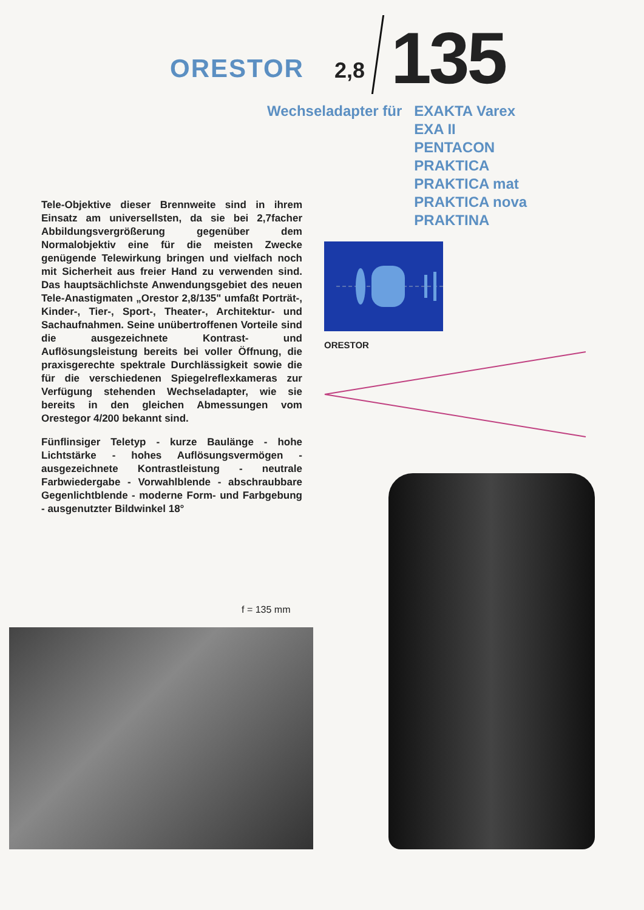ORESTOR 2,8 135
Wechseladapter für EXAKTA Varex
EXA II
PENTACON
PRAKTICA
PRAKTICA mat
PRAKTICA nova
PRAKTINA
Tele-Objektive dieser Brennweite sind in ihrem Einsatz am universellsten, da sie bei 2,7facher Abbildungsvergrößerung gegenüber dem Normalobjektiv eine für die meisten Zwecke genügende Telewirkung bringen und vielfach noch mit Sicherheit aus freier Hand zu verwenden sind. Das hauptsächlichste Anwendungsgebiet des neuen Tele-Anastigmaten „Orestor 2,8/135" umfaßt Porträt-, Kinder-, Tier-, Sport-, Theater-, Architektur- und Sachaufnahmen. Seine unübertroffenen Vorteile sind die ausgezeichnete Kontrast- und Auflösungsleistung bereits bei voller Öffnung, die praxisgerechte spektrale Durchlässigkeit sowie die für die verschiedenen Spiegelreflexkameras zur Verfügung stehenden Wechseladapter, wie sie bereits in den gleichen Abmessungen vom Orestegor 4/200 bekannt sind.
Fünflinsiger Teletyp - kurze Baulänge - hohe Lichtstärke - hohes Auflösungsvermögen - ausgezeichnete Kontrastleistung - neutrale Farbwiedergabe - Vorwahlblende - abschraubbare Gegenlichtblende - moderne Form- und Farbgebung - ausgenutzter Bildwinkel 18°
ORESTOR
f = 135 mm